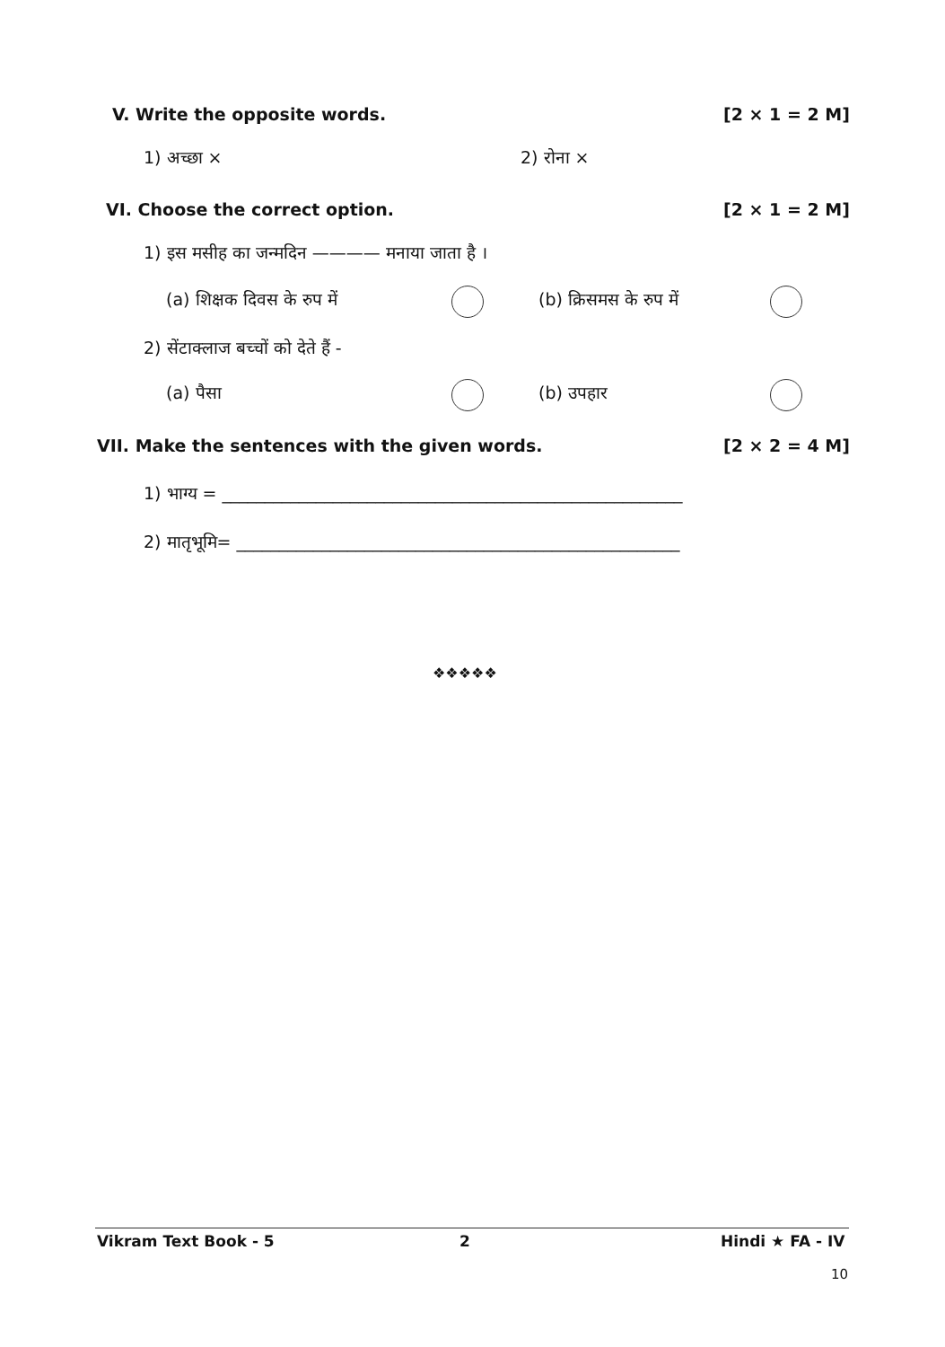V. Write the opposite words. [2 × 1 = 2 M]
1) अच्छा × 2) रोना ×
VI. Choose the correct option. [2 × 1 = 2 M]
1) इस मसीह का जन्मदिन ———— मनाया जाता है ।
(a) शिक्षक दिवस के रुप में (b) क्रिसमस के रुप में
2) सेंटाक्लाज बच्चों को देते हैं -
(a) पैसा (b) उपहार
VII. Make the sentences with the given words.
[2 × 2 = 4 M]
1) भाग्य = ______________________________________________________
2) मातृभूमि= ____________________________________________________
❖❖❖❖❖
Vikram Text Book - 5 2 Hindi ★ FA - IV
10